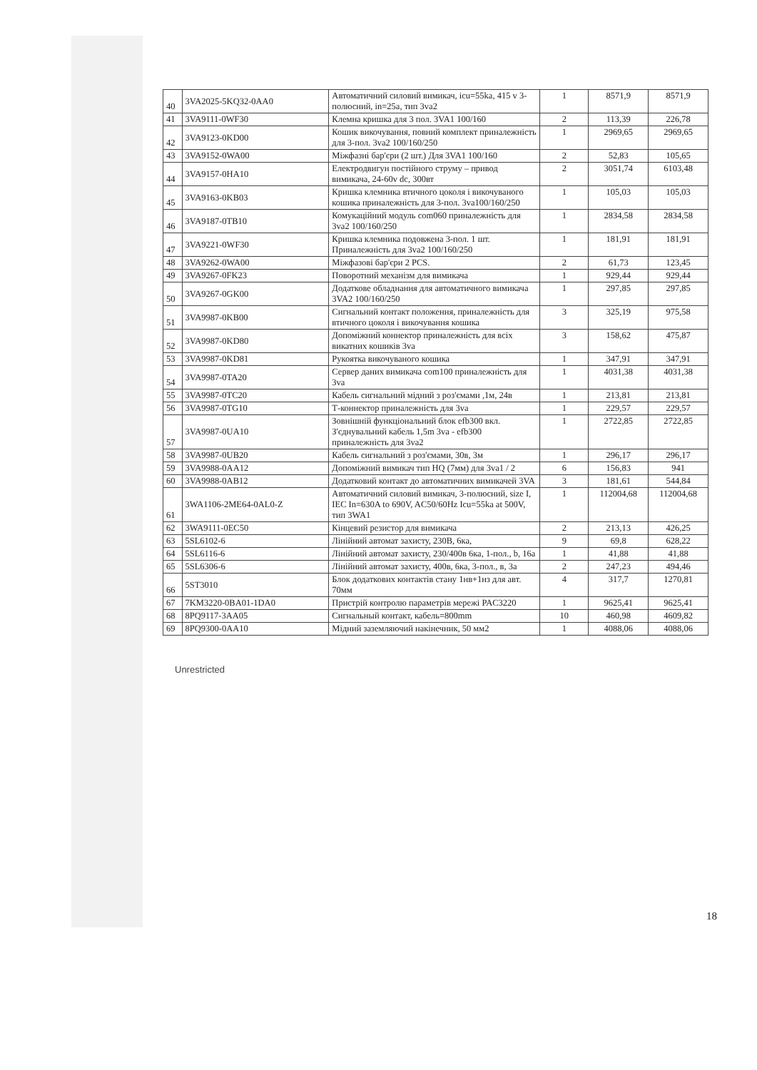| 40 | 3VA2025-5KQ32-0AA0 | Автоматичний силовий вимикач, icu=55ka, 415 v 3-полюсний, in=25a, тип 3va2 | 1 | 8571,9 | 8571,9 |
| 41 | 3VA9111-0WF30 | Клемна кришка для 3 пол. 3VA1 100/160 | 2 | 113,39 | 226,78 |
| 42 | 3VA9123-0KD00 | Кошик викочування, повний комплект приналежність для 3-пол. 3va2 100/160/250 | 1 | 2969,65 | 2969,65 |
| 43 | 3VA9152-0WA00 | Міжфазні бар'єри (2 шт.) Для 3VA1 100/160 | 2 | 52,83 | 105,65 |
| 44 | 3VA9157-0HA10 | Електродвигун постійного струму – привод вимикача, 24-60v dc, 300вт | 2 | 3051,74 | 6103,48 |
| 45 | 3VA9163-0KB03 | Кришка клемника втичного цоколя і викочуваного кошика приналежність для 3-пол. 3va100/160/250 | 1 | 105,03 | 105,03 |
| 46 | 3VA9187-0TB10 | Комукаційний модуль com060 приналежність для 3va2 100/160/250 | 1 | 2834,58 | 2834,58 |
| 47 | 3VA9221-0WF30 | Кришка клемника подовжена 3-пол. 1 шт. Приналежність для 3va2 100/160/250 | 1 | 181,91 | 181,91 |
| 48 | 3VA9262-0WA00 | Міжфазові бар'єри 2 PCS. | 2 | 61,73 | 123,45 |
| 49 | 3VA9267-0FK23 | Поворотний механізм для вимикача | 1 | 929,44 | 929,44 |
| 50 | 3VA9267-0GK00 | Додаткове обладнання для автоматичного вимикача 3VA2 100/160/250 | 1 | 297,85 | 297,85 |
| 51 | 3VA9987-0KB00 | Сигнальний контакт положення, приналежність для втичного цоколя і викочування кошика | 3 | 325,19 | 975,58 |
| 52 | 3VA9987-0KD80 | Допоміжний коннектор приналежність для всіх викатних кошиків 3va | 3 | 158,62 | 475,87 |
| 53 | 3VA9987-0KD81 | Рукоятка викочуваного кошика | 1 | 347,91 | 347,91 |
| 54 | 3VA9987-0TA20 | Сервер даних вимикача com100 приналежність для 3va | 1 | 4031,38 | 4031,38 |
| 55 | 3VA9987-0TC20 | Кабель сигнальний мідний з роз'ємами ,1м, 24в | 1 | 213,81 | 213,81 |
| 56 | 3VA9987-0TG10 | Т-коннектор приналежність для 3va | 1 | 229,57 | 229,57 |
| 57 | 3VA9987-0UA10 | Зовнішній функціональний блок efb300 вкл. З'єднувальний кабель 1,5m 3va - efb300 приналежність для 3va2 | 1 | 2722,85 | 2722,85 |
| 58 | 3VA9987-0UB20 | Кабель сигнальний з роз'ємами, 30в, 3м | 1 | 296,17 | 296,17 |
| 59 | 3VA9988-0AA12 | Допоміжний вимикач тип HQ (7мм) для 3va1 / 2 | 6 | 156,83 | 941 |
| 60 | 3VA9988-0AB12 | Додатковий контакт до автоматичних вимикачей 3VA | 3 | 181,61 | 544,84 |
| 61 | 3WA1106-2ME64-0AL0-Z | Автоматичний силовий вимикач, 3-полюсний, size I, IEC In=630A to 690V, AC50/60Hz Icu=55ka at 500V, тип 3WA1 | 1 | 112004,68 | 112004,68 |
| 62 | 3WA9111-0EC50 | Кінцевий резистор для вимикача | 2 | 213,13 | 426,25 |
| 63 | 5SL6102-6 | Лінійний автомат захисту, 230В, 6ка, | 9 | 69,8 | 628,22 |
| 64 | 5SL6116-6 | Лінійний автомат захисту, 230/400в 6ка, 1-пол., b, 16a | 1 | 41,88 | 41,88 |
| 65 | 5SL6306-6 | Лінійний автомат захисту, 400в, 6ка, 3-пол., в, 3а | 2 | 247,23 | 494,46 |
| 66 | 5ST3010 | Блок додаткових контактів стану 1нв+1нз для авт. 70мм | 4 | 317,7 | 1270,81 |
| 67 | 7KM3220-0BA01-1DA0 | Пристрій контролю параметрів мережі PAC3220 | 1 | 9625,41 | 9625,41 |
| 68 | 8PQ9117-3AA05 | Сигнальный контакт, кабель=800mm | 10 | 460,98 | 4609,82 |
| 69 | 8PQ9300-0AA10 | Мідний заземляючий накінечник, 50 мм2 | 1 | 4088,06 | 4088,06 |
Unrestricted
18